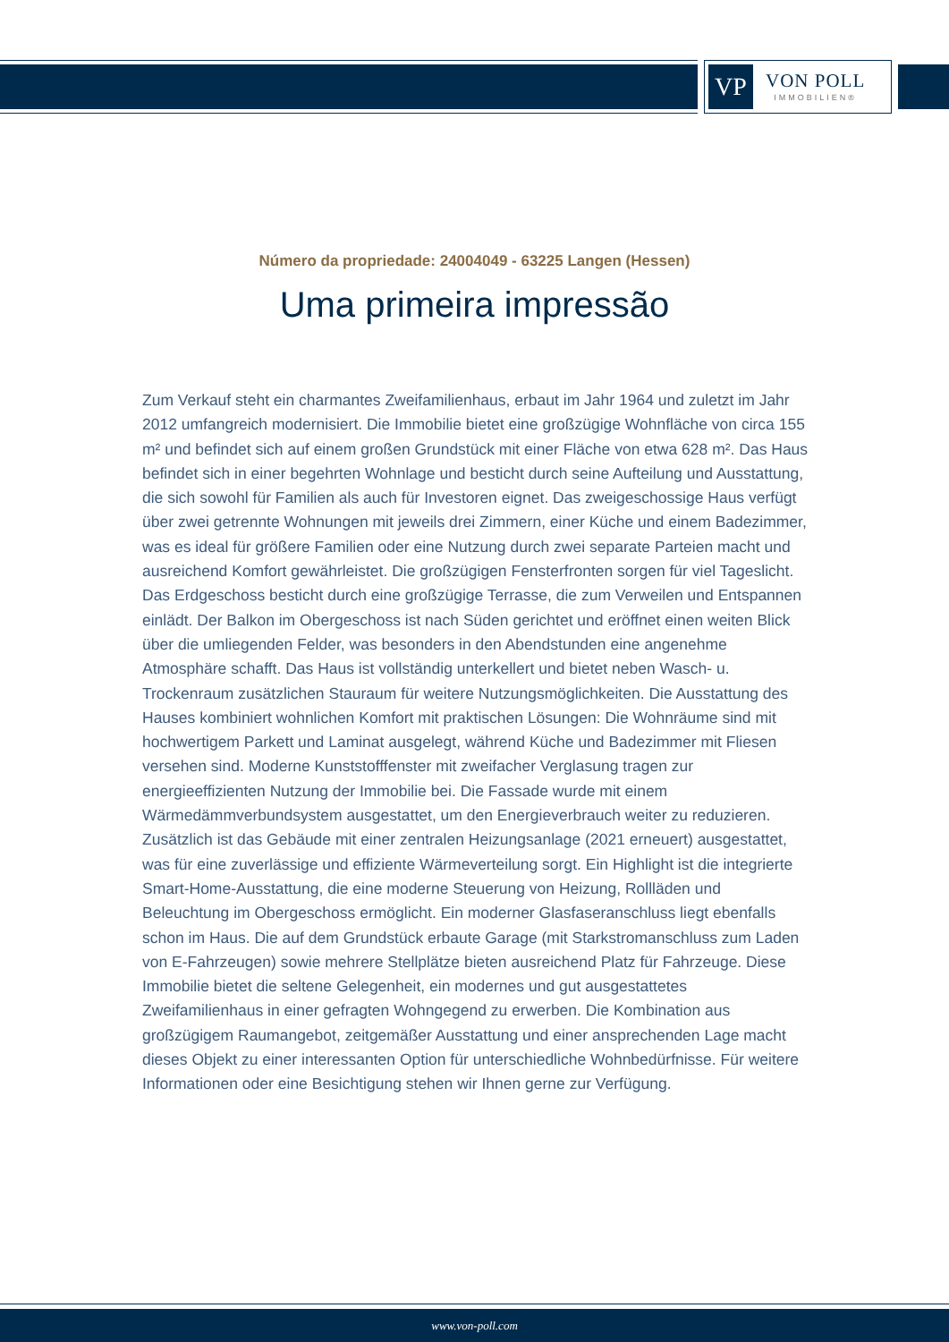VP
VON POLL
IMMOBILIEN®
Número da propriedade: 24004049 - 63225 Langen (Hessen)
Uma primeira impressão
Zum Verkauf steht ein charmantes Zweifamilienhaus, erbaut im Jahr 1964 und zuletzt im Jahr 2012 umfangreich modernisiert. Die Immobilie bietet eine großzügige Wohnfläche von circa 155 m² und befindet sich auf einem großen Grundstück mit einer Fläche von etwa 628 m². Das Haus befindet sich in einer begehrten Wohnlage und besticht durch seine Aufteilung und Ausstattung, die sich sowohl für Familien als auch für Investoren eignet. Das zweigeschossige Haus verfügt über zwei getrennte Wohnungen mit jeweils drei Zimmern, einer Küche und einem Badezimmer, was es ideal für größere Familien oder eine Nutzung durch zwei separate Parteien macht und ausreichend Komfort gewährleistet. Die großzügigen Fensterfronten sorgen für viel Tageslicht. Das Erdgeschoss besticht durch eine großzügige Terrasse, die zum Verweilen und Entspannen einlädt. Der Balkon im Obergeschoss ist nach Süden gerichtet und eröffnet einen weiten Blick über die umliegenden Felder, was besonders in den Abendstunden eine angenehme Atmosphäre schafft. Das Haus ist vollständig unterkellert und bietet neben Wasch- u. Trockenraum zusätzlichen Stauraum für weitere Nutzungsmöglichkeiten. Die Ausstattung des Hauses kombiniert wohnlichen Komfort mit praktischen Lösungen: Die Wohnräume sind mit hochwertigem Parkett und Laminat ausgelegt, während Küche und Badezimmer mit Fliesen versehen sind. Moderne Kunststofffenster mit zweifacher Verglasung tragen zur energieeffizienten Nutzung der Immobilie bei. Die Fassade wurde mit einem Wärmedämmverbundsystem ausgestattet, um den Energieverbrauch weiter zu reduzieren. Zusätzlich ist das Gebäude mit einer zentralen Heizungsanlage (2021 erneuert) ausgestattet, was für eine zuverlässige und effiziente Wärmeverteilung sorgt. Ein Highlight ist die integrierte Smart-Home-Ausstattung, die eine moderne Steuerung von Heizung, Rollläden und Beleuchtung im Obergeschoss ermöglicht. Ein moderner Glasfaseranschluss liegt ebenfalls schon im Haus. Die auf dem Grundstück erbaute Garage (mit Starkstromanschluss zum Laden von E-Fahrzeugen) sowie mehrere Stellplätze bieten ausreichend Platz für Fahrzeuge. Diese Immobilie bietet die seltene Gelegenheit, ein modernes und gut ausgestattetes Zweifamilienhaus in einer gefragten Wohngegend zu erwerben. Die Kombination aus großzügigem Raumangebot, zeitgemäßer Ausstattung und einer ansprechenden Lage macht dieses Objekt zu einer interessanten Option für unterschiedliche Wohnbedürfnisse. Für weitere Informationen oder eine Besichtigung stehen wir Ihnen gerne zur Verfügung.
www.von-poll.com